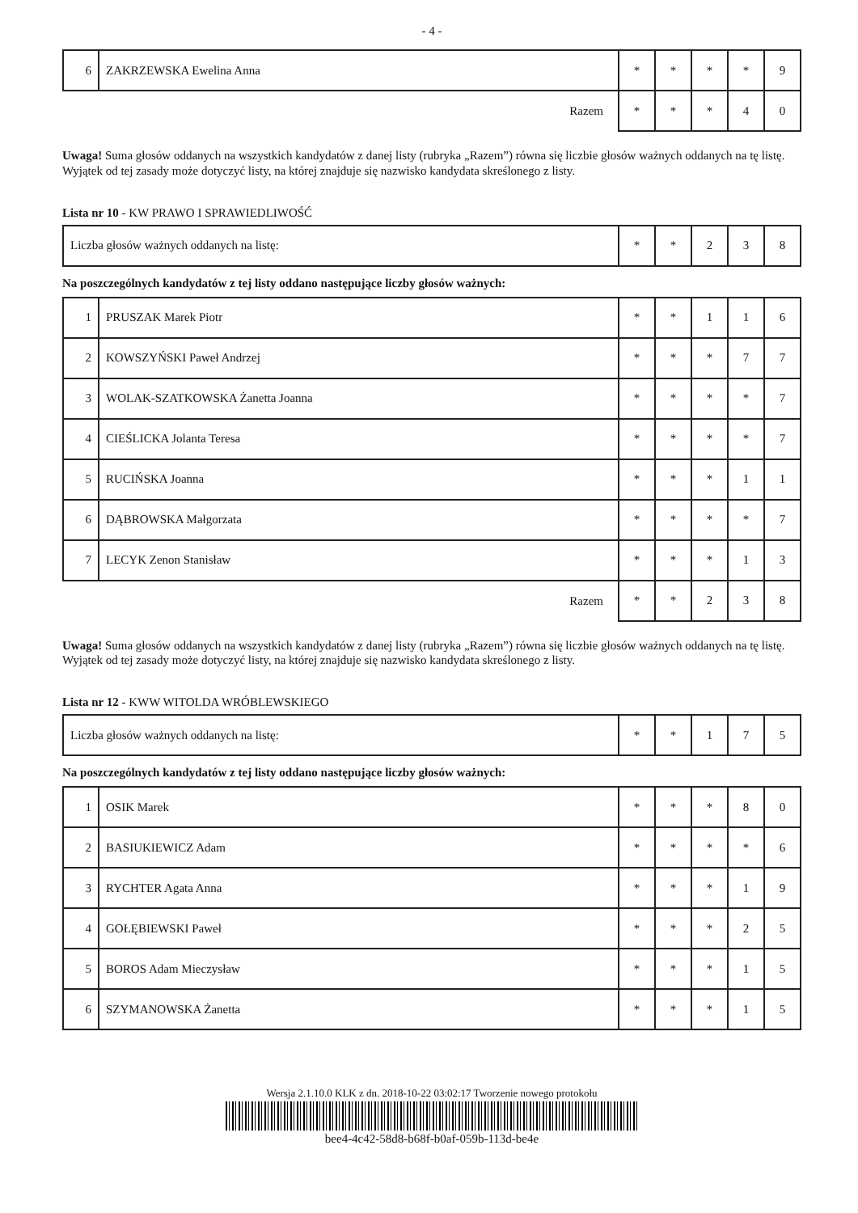- 4 -
| 6 | ZAKRZEWSKA Ewelina Anna | * | * | * | * | 9 |
| Razem | | * | * | * | 4 | 0 |
Uwaga! Suma głosów oddanych na wszystkich kandydatów z danej listy (rubryka „Razem”) równa się liczbie głosów ważnych oddanych na tę listę. Wyjątek od tej zasady może dotyczyć listy, na której znajduje się nazwisko kandydata skreślonego z listy.
Lista nr 10 - KW PRAWO I SPRAWIEDLIWOŚĆ
| Liczba głosów ważnych oddanych na listę: | * | * | 2 | 3 | 8 |
Na poszczególnych kandydatów z tej listy oddano następujące liczby głosów ważnych:
| 1 | PRUSZAK Marek Piotr | * | * | 1 | 1 | 6 |
| 2 | KOWSZYŃSKI Paweł Andrzej | * | * | * | 7 | 7 |
| 3 | WOLAK-SZATKOWSKA Żanetta Joanna | * | * | * | * | 7 |
| 4 | CIEŚLICKA Jolanta Teresa | * | * | * | * | 7 |
| 5 | RUCIŃSKA Joanna | * | * | * | 1 | 1 |
| 6 | DĄBROWSKA Małgorzata | * | * | * | * | 7 |
| 7 | LECYK Zenon Stanisław | * | * | * | 1 | 3 |
| Razem | | * | * | 2 | 3 | 8 |
Uwaga! Suma głosów oddanych na wszystkich kandydatów z danej listy (rubryka „Razem”) równa się liczbie głosów ważnych oddanych na tę listę. Wyjątek od tej zasady może dotyczyć listy, na której znajduje się nazwisko kandydata skreślonego z listy.
Lista nr 12 - KWW WITOLDA WRÓBLEWSKIEGO
| Liczba głosów ważnych oddanych na listę: | * | * | 1 | 7 | 5 |
Na poszczególnych kandydatów z tej listy oddano następujące liczby głosów ważnych:
| 1 | OSIK Marek | * | * | * | 8 | 0 |
| 2 | BASIUKIEWICZ Adam | * | * | * | * | 6 |
| 3 | RYCHTER Agata Anna | * | * | * | 1 | 9 |
| 4 | GOŁĘBIEWSKI Paweł | * | * | * | 2 | 5 |
| 5 | BOROS Adam Mieczysław | * | * | * | 1 | 5 |
| 6 | SZYMANOWSKA Żanetta | * | * | * | 1 | 5 |
Wersja 2.1.10.0 KLK z dn. 2018-10-22 03:02:17 Tworzenie nowego protokołu
bee4-4c42-58d8-b68f-b0af-059b-113d-be4e